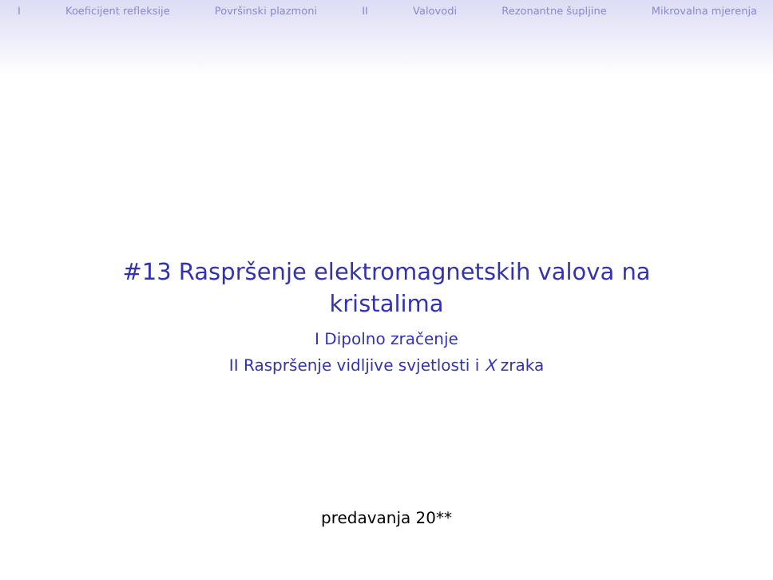I Koeficijent refleksije Površinski plazmoni II Valovodi Rezonantne šupljine Mikrovalna mjerenja
#13 Raspršenje elektromagnetskih valova na
kristalima
I Dipolno zračenje
II Raspršenje vidljive svjetlosti i X zraka
predavanja 20**